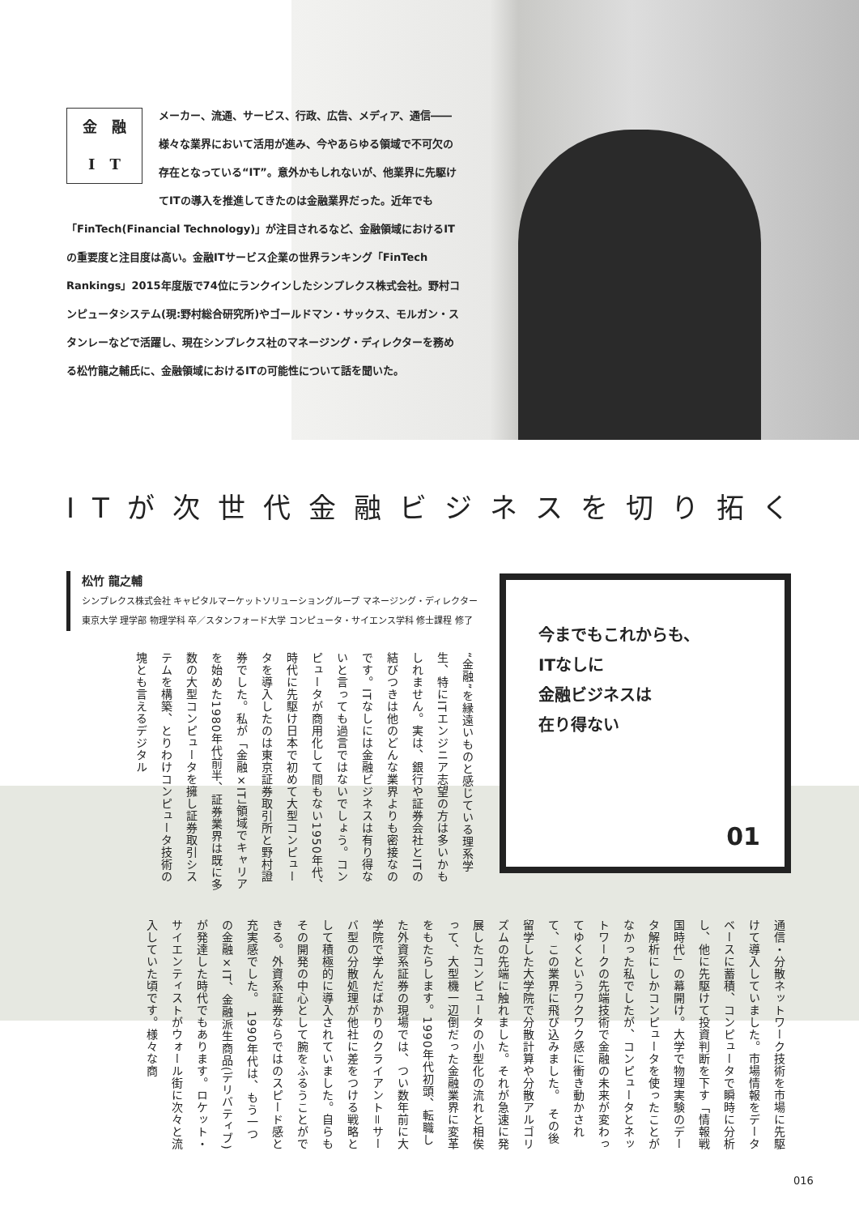金　融
I　T
メーカー、流通、サービス、行政、広告、メディア、通信――様々な業界において活用が進み、今やあらゆる領域で不可欠の存在となっている“IT”。意外かもしれないが、他業界に先駆けてITの導入を推進してきたのは金融業界だった。近年でも「FinTech(Financial Technology)」が注目されるなど、金融領域におけるITの重要度と注目度は高い。金融ITサービス企業の世界ランキング「FinTech Rankings」2015年度版で74位にランクインしたシンプレクス株式会社。野村コンピュータシステム(現:野村総合研究所)やゴールドマン・サックス、モルガン・スタンレーなどで活躍し、現在シンプレクス社のマネージング・ディレクターを務める松竹龍之輔氏に、金融領域におけるITの可能性について話を聞いた。
ITが次世代金融ビジネスを切り拓く
松竹 龍之輔
シンプレクス株式会社 キャピタルマーケットソリューショングループ マネージング・ディレクター
東京大学 理学部 物理学科 卒／スタンフォード大学 コンピュータ・サイエンス学科 修士課程 修了
今までもこれからも、
ITなしに
金融ビジネスは
在り得ない
01
“金融”を縁遠いものと感じている理系学生、特にITエンジニア志望の方は多いかもしれません。実は、銀行や証券会社とITの結びつきは他のどんな業界よりも密接なのです。ITなしには金融ビジネスは有り得ないと言っても過言ではないでしょう。コンピュータが商用化して間もない1950年代、時代に先駆け日本で初めて大型コンピュータを導入したのは東京証券取引所と野村證券でした。私が「金融×IT」領域でキャリアを始めた1980年代前半、証券業界は既に多数の大型コンピュータを擁し証券取引システムを構築、とりわけコンピュータ技術の塊とも言えるデジタル
通信・分散ネットワーク技術を市場に先駆けて導入していました。市場情報をデータベースに蓄積、コンピュータで瞬時に分析し、他に先駆けて投資判断を下す「情報戦国時代」の幕開け。大学で物理実験のデータ解析にしかコンピュータを使ったことがなかった私でしたが、コンピュータとネットワークの先端技術で金融の未来が変わってゆくというワクワク感に衝き動かされて、この業界に飛び込みました。　その後留学した大学院で分散計算や分散アルゴリズムの先端に触れました。それが急速に発展したコンピュータの小型化の流れと相俟って、大型機一辺倒だった金融業界に変革をもたらします。1990年代初頭、転職した外資系証券の現場では、つい数年前に大学院で学んだばかりのクライアント＝サーバ型の分散処理が他社に差をつける戦略として積極的に導入されていました。自らもその開発の中心として腕をふるうことができる。外資系証券ならではのスピード感と充実感でした。　1990年代は、もう一つの金融×IT、金融派生商品(デリバティブ)が発達した時代でもあります。ロケット・サイエンティストがウォール街に次々と流入していた頃です。様々な商
016